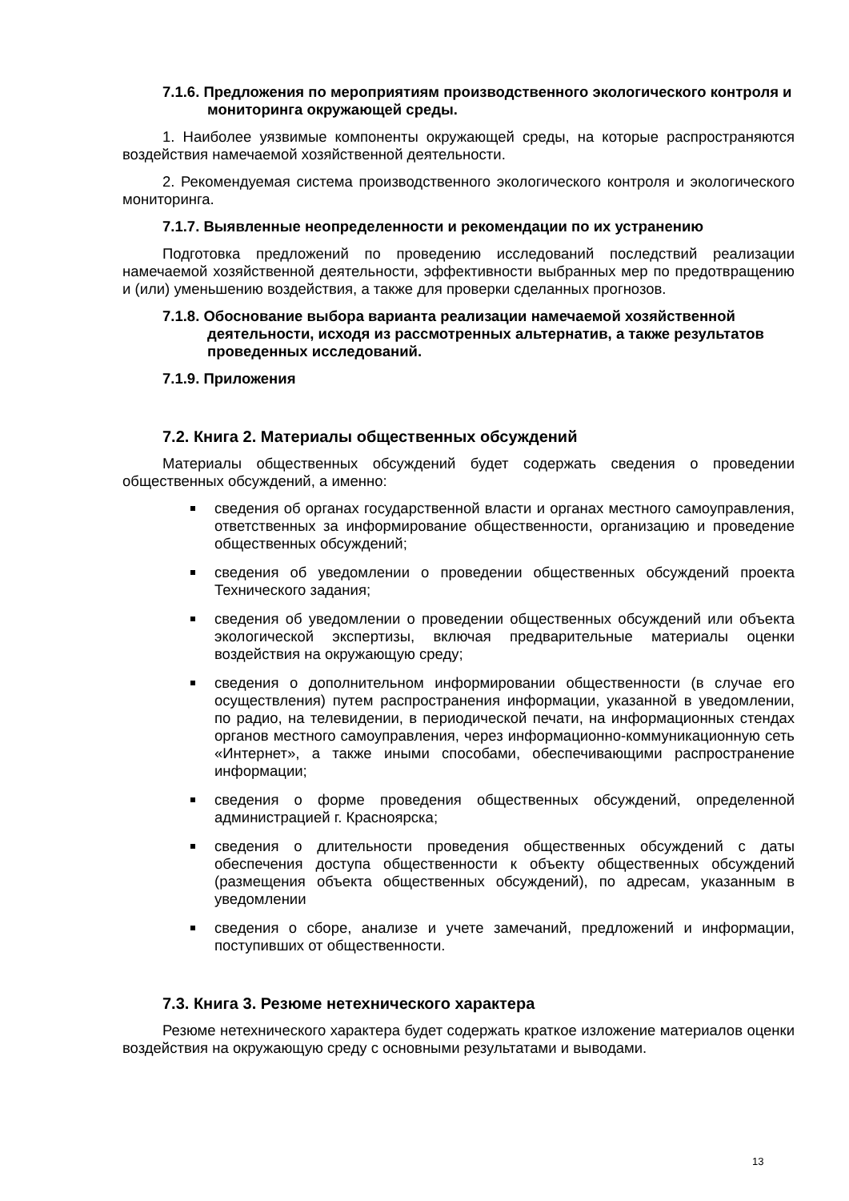7.1.6. Предложения по мероприятиям производственного экологического контроля и мониторинга окружающей среды.
1. Наиболее уязвимые компоненты окружающей среды, на которые распространяются воздействия намечаемой хозяйственной деятельности.
2. Рекомендуемая система производственного экологического контроля и экологического мониторинга.
7.1.7. Выявленные неопределенности и рекомендации по их устранению
Подготовка предложений по проведению исследований последствий реализации намечаемой хозяйственной деятельности, эффективности выбранных мер по предотвращению и (или) уменьшению воздействия, а также для проверки сделанных прогнозов.
7.1.8. Обоснование выбора варианта реализации намечаемой хозяйственной деятельности, исходя из рассмотренных альтернатив, а также результатов проведенных исследований.
7.1.9. Приложения
7.2. Книга 2. Материалы общественных обсуждений
Материалы общественных обсуждений будет содержать сведения о проведении общественных обсуждений, а именно:
сведения об органах государственной власти и органах местного самоуправления, ответственных за информирование общественности, организацию и проведение общественных обсуждений;
сведения об уведомлении о проведении общественных обсуждений проекта Технического задания;
сведения об уведомлении о проведении общественных обсуждений или объекта экологической экспертизы, включая предварительные материалы оценки воздействия на окружающую среду;
сведения о дополнительном информировании общественности (в случае его осуществления) путем распространения информации, указанной в уведомлении, по радио, на телевидении, в периодической печати, на информационных стендах органов местного самоуправления, через информационно-коммуникационную сеть «Интернет», а также иными способами, обеспечивающими распространение информации;
сведения о форме проведения общественных обсуждений, определенной администрацией г. Красноярска;
сведения о длительности проведения общественных обсуждений с даты обеспечения доступа общественности к объекту общественных обсуждений (размещения объекта общественных обсуждений), по адресам, указанным в уведомлении
сведения о сборе, анализе и учете замечаний, предложений и информации, поступивших от общественности.
7.3. Книга 3. Резюме нетехнического характера
Резюме нетехнического характера будет содержать краткое изложение материалов оценки воздействия на окружающую среду с основными результатами и выводами.
13